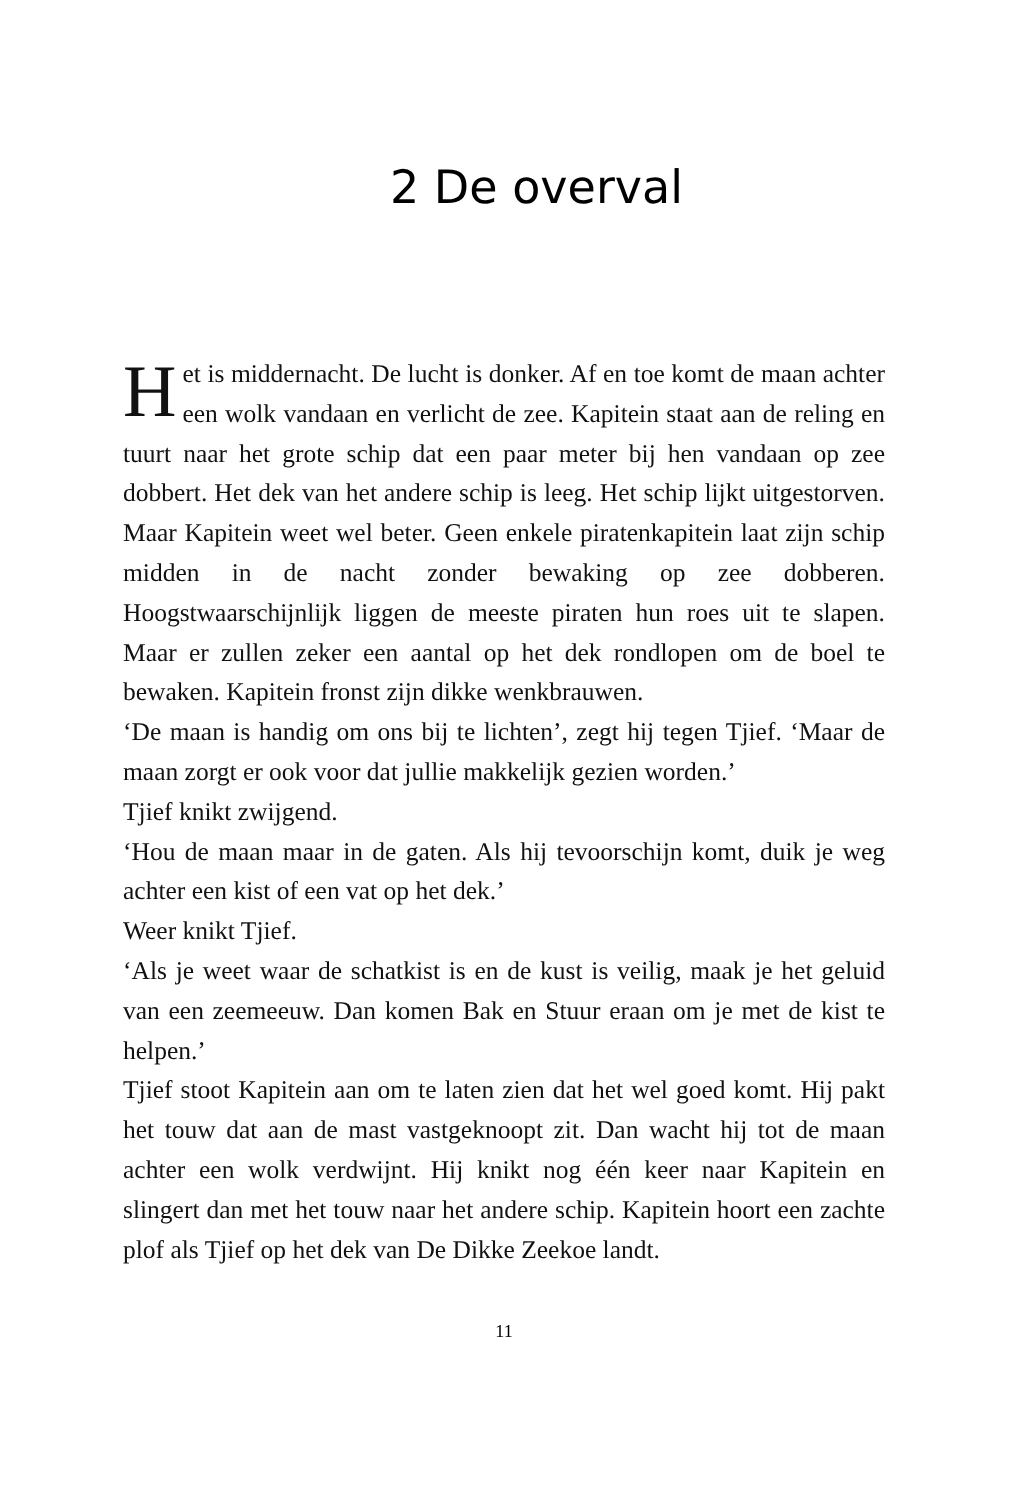2 De overval
Het is middernacht. De lucht is donker. Af en toe komt de maan achter een wolk vandaan en verlicht de zee. Kapitein staat aan de reling en tuurt naar het grote schip dat een paar meter bij hen vandaan op zee dobbert. Het dek van het andere schip is leeg. Het schip lijkt uitgestorven. Maar Kapitein weet wel beter. Geen enkele piratenkapitein laat zijn schip midden in de nacht zonder bewaking op zee dobberen. Hoogstwaarschijnlijk liggen de meeste piraten hun roes uit te slapen. Maar er zullen zeker een aantal op het dek rondlopen om de boel te bewaken. Kapitein fronst zijn dikke wenkbrauwen.
‘De maan is handig om ons bij te lichten’, zegt hij tegen Tjief. ‘Maar de maan zorgt er ook voor dat jullie makkelijk gezien worden.’
Tjief knikt zwijgend.
‘Hou de maan maar in de gaten. Als hij tevoorschijn komt, duik je weg achter een kist of een vat op het dek.’
Weer knikt Tjief.
‘Als je weet waar de schatkist is en de kust is veilig, maak je het geluid van een zeemeeuw. Dan komen Bak en Stuur eraan om je met de kist te helpen.’
Tjief stoot Kapitein aan om te laten zien dat het wel goed komt. Hij pakt het touw dat aan de mast vastgeknoopt zit. Dan wacht hij tot de maan achter een wolk verdwijnt. Hij knikt nog één keer naar Kapitein en slingert dan met het touw naar het andere schip. Kapitein hoort een zachte plof als Tjief op het dek van De Dikke Zeekoe landt.
11